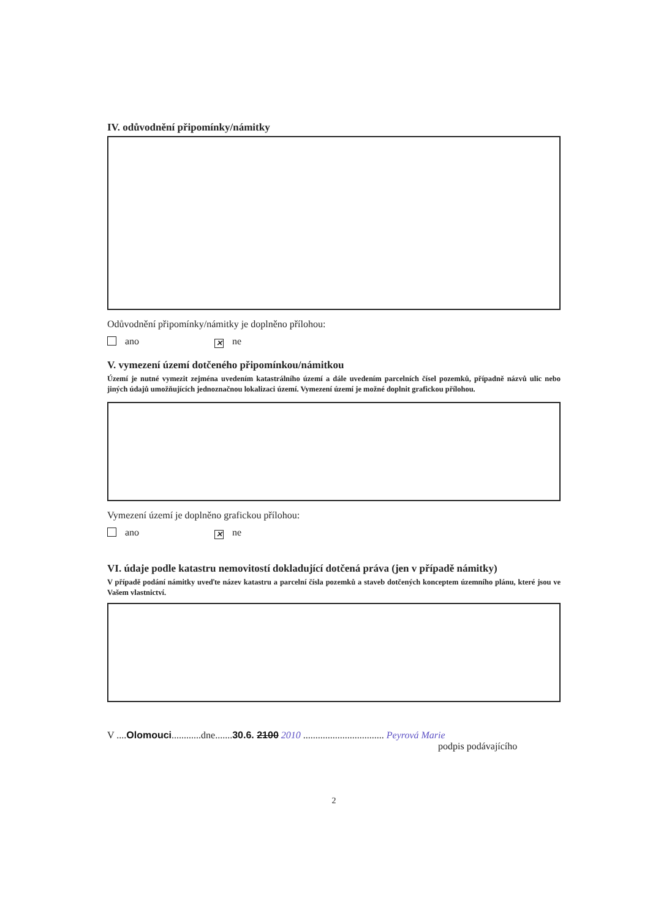IV. odůvodnění připomínky/námitky
Odůvodnění připomínky/námitky je doplněno přílohou:
ano ✕ ne
V. vymezení území dotčeného připomínkou/námitkou
Území je nutné vymezit zejména uvedením katastrálního území a dále uvedením parcelních čísel pozemků, případně názvů ulic nebo jiných údajů umožňujících jednoznačnou lokalizaci území. Vymezení území je možné doplnit grafickou přílohou.
Vymezení území je doplněno grafickou přílohou:
ano ✕ ne
VI. údaje podle katastru nemovitostí dokladující dotčená práva (jen v případě námitky)
V případě podání námitky uveďte název katastru a parcelní čísla pozemků a staveb dotčených konceptem územního plánu, které jsou ve Vašem vlastnictví.
V ....Olomouci............dne.......30.6. 2100 2010 ................................. Peyrová Marie
podpis podávajícího
2